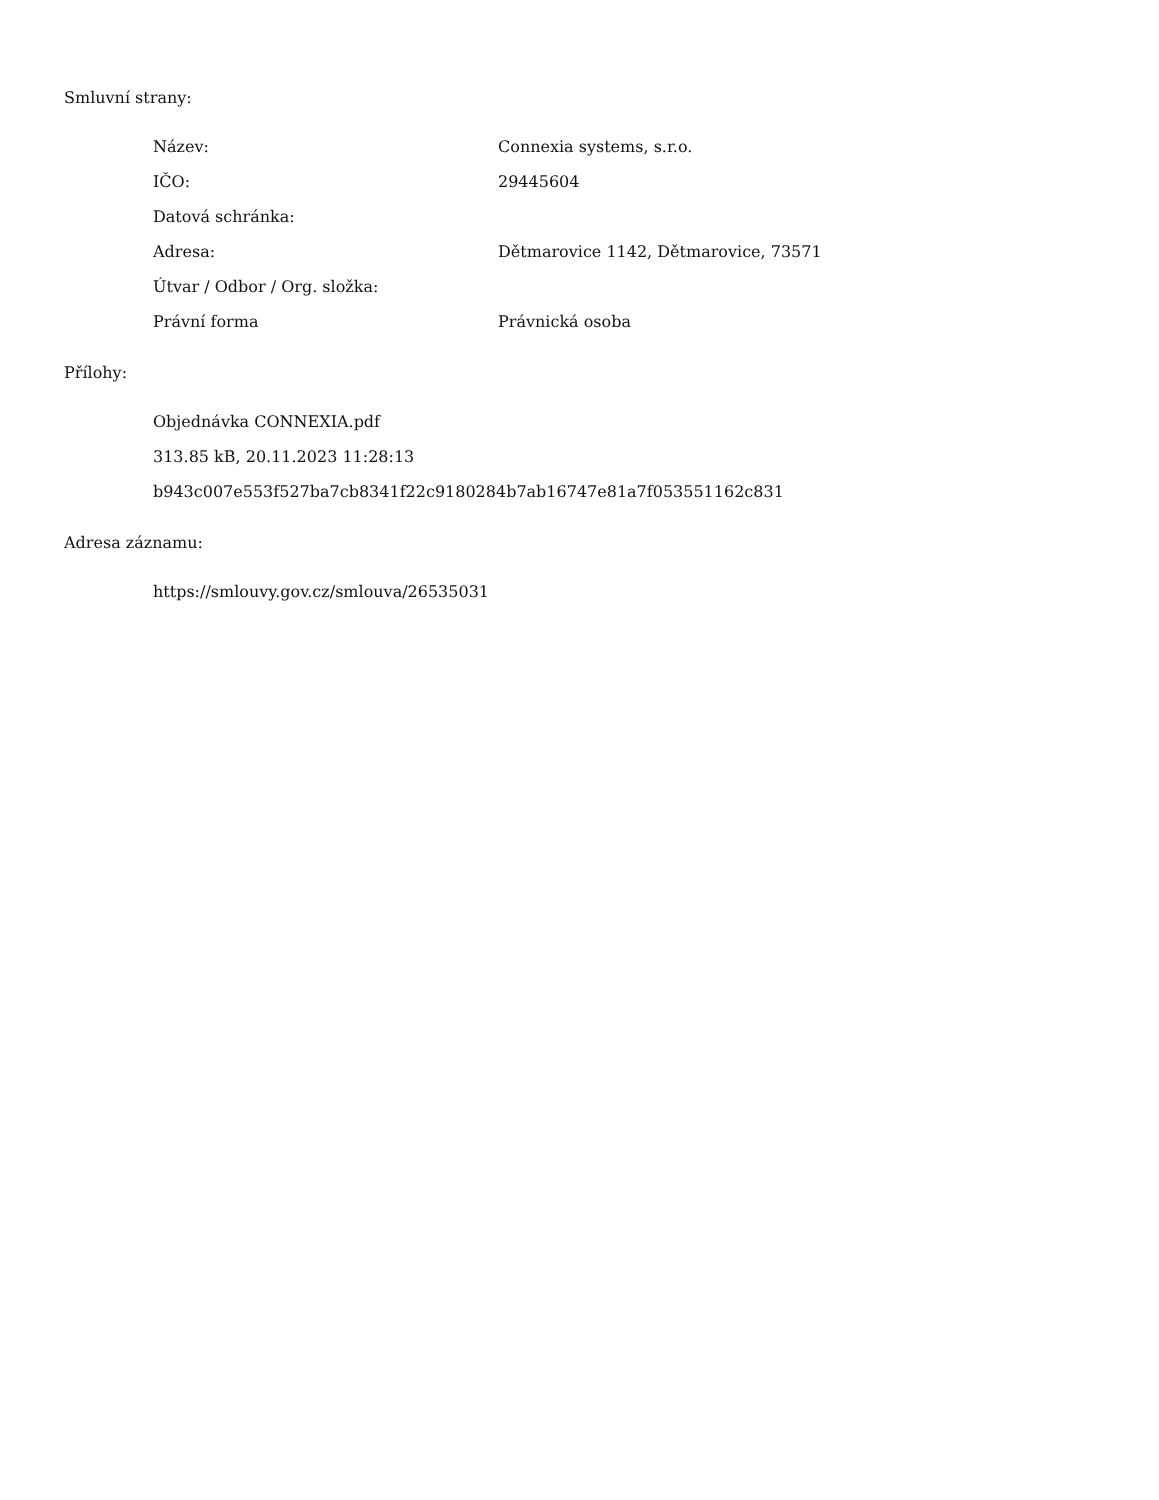Smluvní strany:
| Název: | Connexia systems, s.r.o. |
| IČO: | 29445604 |
| Datová schránka: | |
| Adresa: | Dětmarovice 1142, Dětmarovice, 73571 |
| Útvar / Odbor / Org. složka: | |
| Právní forma | Právnická osoba |
Přílohy:
Objednávka CONNEXIA.pdf
313.85 kB, 20.11.2023 11:28:13
b943c007e553f527ba7cb8341f22c9180284b7ab16747e81a7f053551162c831
Adresa záznamu:
https://smlouvy.gov.cz/smlouva/26535031